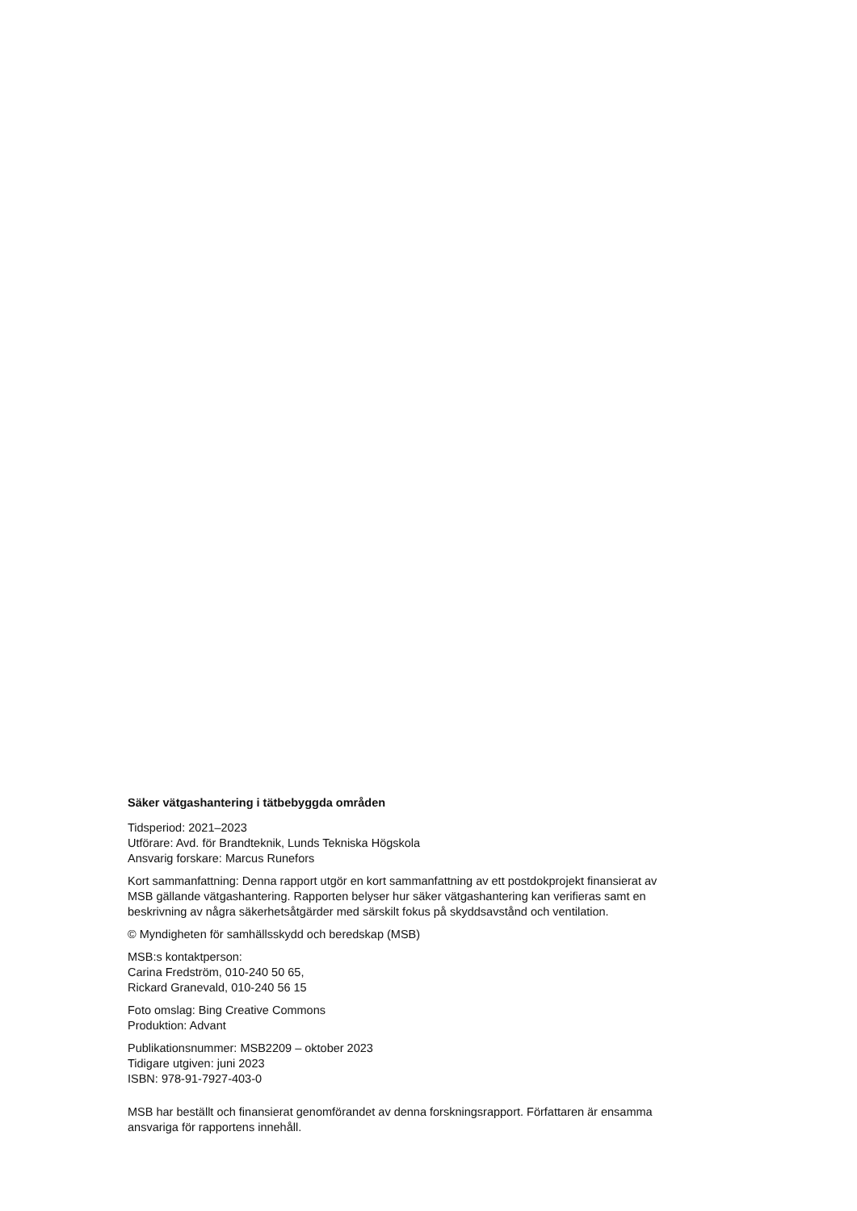Säker vätgashantering i tätbebyggda områden
Tidsperiod: 2021–2023
Utförare: Avd. för Brandteknik, Lunds Tekniska Högskola
Ansvarig forskare: Marcus Runefors
Kort sammanfattning: Denna rapport utgör en kort sammanfattning av ett postdokprojekt finansierat av MSB gällande vätgashantering. Rapporten belyser hur säker vätgashantering kan verifieras samt en beskrivning av några säkerhetsåtgärder med särskilt fokus på skyddsavstånd och ventilation.
© Myndigheten för samhällsskydd och beredskap (MSB)
MSB:s kontaktperson:
Carina Fredström, 010-240 50 65,
Rickard Granevald, 010-240 56 15
Foto omslag: Bing Creative Commons
Produktion: Advant
Publikationsnummer: MSB2209 – oktober 2023
Tidigare utgiven: juni 2023
ISBN: 978-91-7927-403-0
MSB har beställt och finansierat genomförandet av denna forskningsrapport. Författaren är ensamma ansvariga för rapportens innehåll.